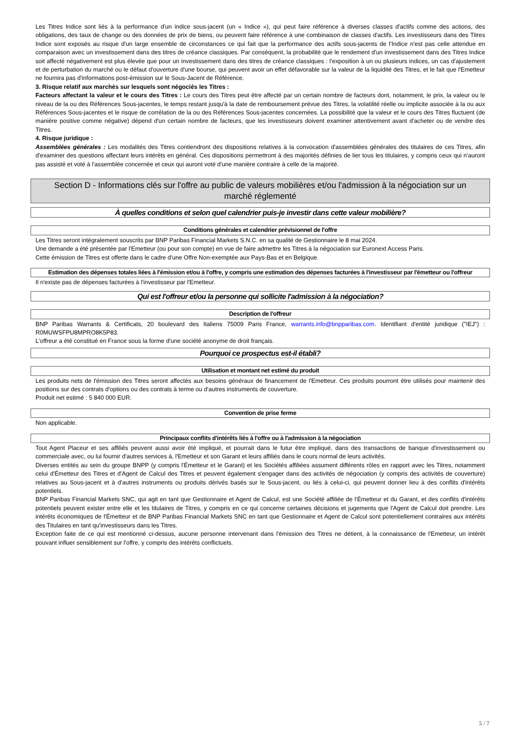Les Titres Indice sont liés à la performance d'un indice sous-jacent (un « Indice »), qui peut faire référence à diverses classes d'actifs comme des actions, des obligations, des taux de change ou des données de prix de biens, ou peuvent faire référence à une combinaison de classes d'actifs. Les investisseurs dans des Titres Indice sont exposés au risque d'un large ensemble de circonstances ce qui fait que la performance des actifs sous-jacents de l'Indice n'est pas celle attendue en comparaison avec un investissement dans des titres de créance classiques. Par conséquent, la probabilité que le rendement d'un investissement dans des Titres Indice soit affecté négativement est plus élevée que pour un investissement dans des titres de créance classiques : l'exposition à un ou plusieurs indices, un cas d'ajustement et de perturbation du marché ou le défaut d'ouverture d'une bourse, qui peuvent avoir un effet défavorable sur la valeur de la liquidité des Titres, et le fait que l'Emetteur ne fournira pas d'informations post-émission sur le Sous-Jacent de Référence.
3. Risque relatif aux marchés sur lesquels sont négociés les Titres :
Facteurs affectant la valeur et le cours des Titres : Le cours des Titres peut être affecté par un certain nombre de facteurs dont, notamment, le prix, la valeur ou le niveau de la ou des Références Sous-jacentes, le temps restant jusqu'à la date de remboursement prévue des Titres, la volatilité réelle ou implicite associée à la ou aux Références Sous-jacentes et le risque de corrélation de la ou des Références Sous-jacentes concernées. La possibilité que la valeur et le cours des Titres fluctuent (de manière positive comme négative) dépend d'un certain nombre de facteurs, que les investisseurs doivent examiner attentivement avant d'acheter ou de vendre des Titres.
4. Risque juridique :
Assemblées générales : Les modalités des Titres contiendront des dispositions relatives à la convocation d'assemblées générales des titulaires de ces Titres, afin d'examiner des questions affectant leurs intérêts en général. Ces dispositions permettront à des majorités définies de lier tous les titulaires, y compris ceux qui n'auront pas assisté et voté à l'assemblée concernée et ceux qui auront voté d'une manière contraire à celle de la majorité.
Section D - Informations clés sur l'offre au public de valeurs mobilières et/ou l'admission à la négociation sur un marché réglementé
À quelles conditions et selon quel calendrier puis-je investir dans cette valeur mobilière?
Conditions générales et calendrier prévisionnel de l'offre
Les Titres seront intégralement souscrits par BNP Paribas Financial Markets S.N.C. en sa qualité de Gestionnaire le 8 mai 2024.
Une demande a été présentée par l'Emetteur (ou pour son compte) en vue de faire admettre les Titres à la négociation sur Euronext Access Paris.
Cette émission de Titres est offerte dans le cadre d'une Offre Non-exemptée aux Pays-Bas et en Belgique.
Estimation des dépenses totales liées à l'émission et/ou à l'offre, y compris une estimation des dépenses facturées à l'investisseur par l'émetteur ou l'offreur
Il n'existe pas de dépenses facturées à l'investisseur par l'Emetteur.
Qui est l'offreur et/ou la personne qui sollicite l'admission à la négociation?
Description de l'offreur
BNP Paribas Warrants & Certificats, 20 boulevard des Italiens 75009 Paris France, warrants.info@bnpparibas.com. Identifiant d'entité juridique ("IEJ") : R0MUWSFPU8MPRO8K5P83.
L'offreur a été constitué en France sous la forme d'une société anonyme de droit français.
Pourquoi ce prospectus est-il établi?
Utilisation et montant net estimé du produit
Les produits nets de l'émission des Titres seront affectés aux besoins généraux de financement de l'Emetteur. Ces produits pourront être utilisés pour maintenir des positions sur des contrats d'options ou des contrats à terme ou d'autres instruments de couverture.
Produit net estimé : 5 840 000 EUR.
Convention de prise ferme
Non applicable.
Principaux conflits d'intérêts liés à l'offre ou à l'admission à la négociation
Tout Agent Placeur et ses affiliés peuvent aussi avoir été impliqué, et pourrait dans le futur être impliqué, dans des transactions de banque d'investissement ou commerciale avec, ou lui fournir d'autres services à, l'Emetteur et son Garant et leurs affiliés dans le cours normal de leurs activités.
Diverses entités au sein du groupe BNPP (y compris l'Émetteur et le Garant) et les Sociétés affiliées assument différents rôles en rapport avec les Titres, notamment celui d'Émetteur des Titres et d'Agent de Calcul des Titres et peuvent également s'engager dans des activités de négociation (y compris des activités de couverture) relatives au Sous-jacent et à d'autres instruments ou produits dérivés basés sur le Sous-jacent, ou liés à celui-ci, qui peuvent donner lieu à des conflits d'intérêts potentiels.
BNP Paribas Financial Markets SNC, qui agit en tant que Gestionnaire et Agent de Calcul, est une Société affiliée de l'Émetteur et du Garant, et des conflits d'intérêts potentiels peuvent exister entre elle et les titulaires de Titres, y compris en ce qui concerne certaines décisions et jugements que l'Agent de Calcul doit prendre. Les intérêts économiques de l'Émetteur et de BNP Paribas Financial Markets SNC en tant que Gestionnaire et Agent de Calcul sont potentiellement contraires aux intérêts des Titulaires en tant qu'investisseurs dans les Titres.
Exception faite de ce qui est mentionné ci-dessus, aucune personne intervenant dans l'émission des Titres ne détient, à la connaissance de l'Emetteur, un intérêt pouvant influer sensiblement sur l'offre, y compris des intérêts conflictuels.
5 / 7